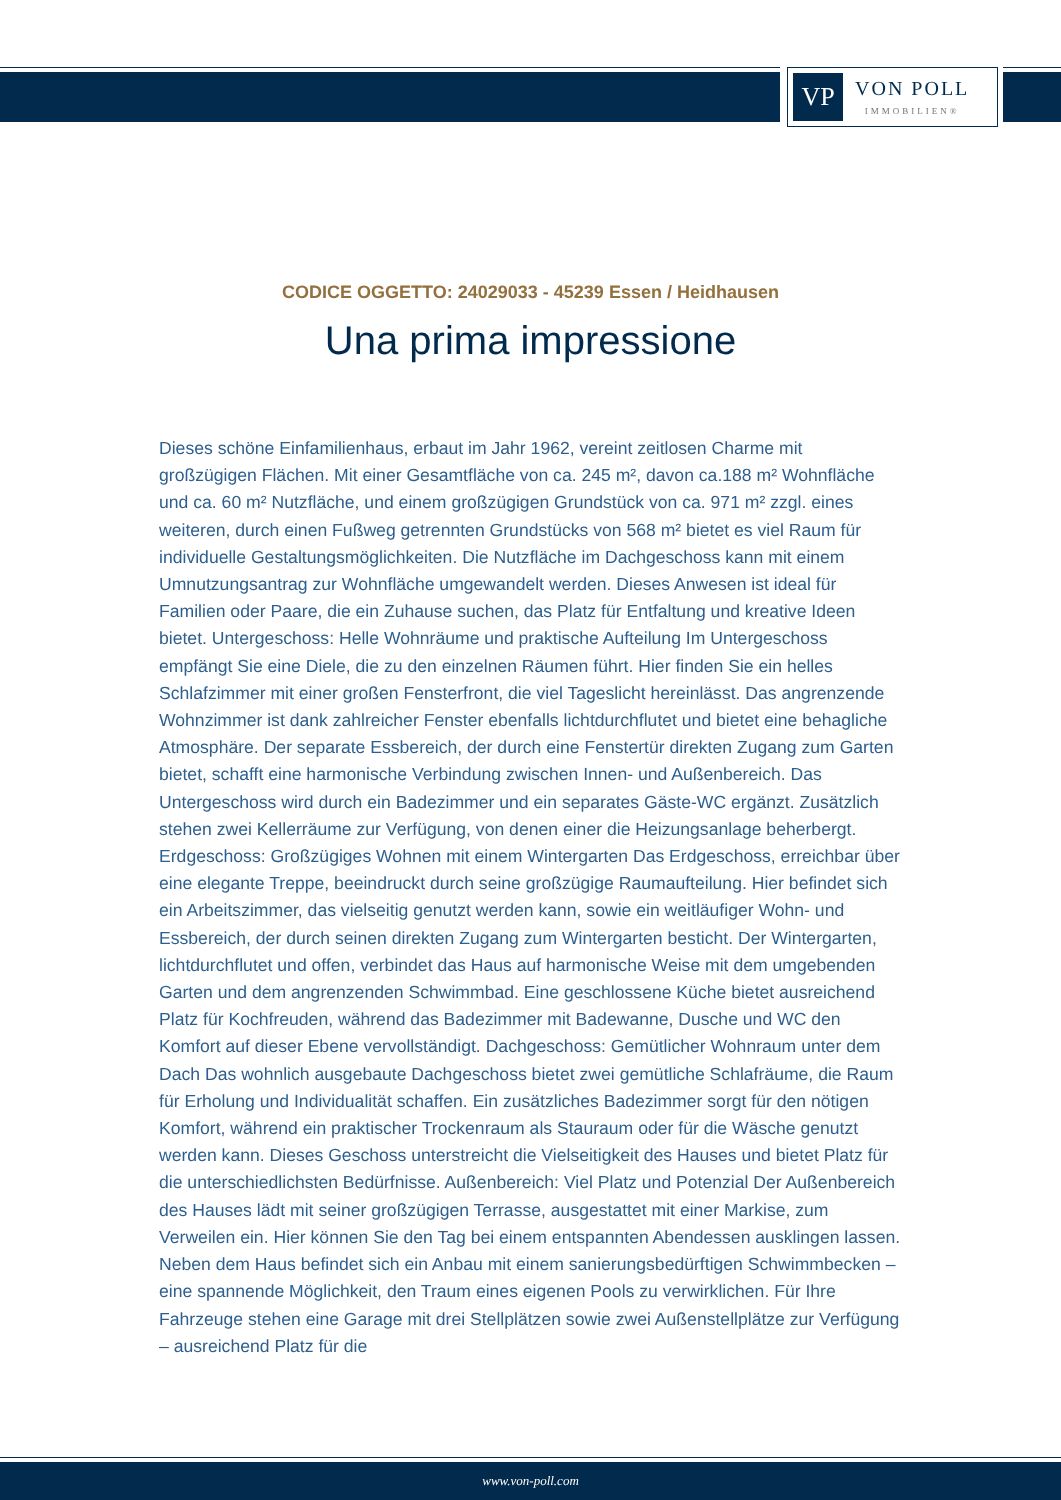VP
VON POLL
IMMOBILIEN®
CODICE OGGETTO: 24029033 - 45239 Essen / Heidhausen
Una prima impressione
Dieses schöne Einfamilienhaus, erbaut im Jahr 1962, vereint zeitlosen Charme mit großzügigen Flächen. Mit einer Gesamtfläche von ca. 245 m², davon ca.188 m² Wohnfläche und ca. 60 m² Nutzfläche, und einem großzügigen Grundstück von ca. 971 m² zzgl. eines weiteren, durch einen Fußweg getrennten Grundstücks von 568 m² bietet es viel Raum für individuelle Gestaltungsmöglichkeiten. Die Nutzfläche im Dachgeschoss kann mit einem Umnutzungsantrag zur Wohnfläche umgewandelt werden. Dieses Anwesen ist ideal für Familien oder Paare, die ein Zuhause suchen, das Platz für Entfaltung und kreative Ideen bietet. Untergeschoss: Helle Wohnräume und praktische Aufteilung Im Untergeschoss empfängt Sie eine Diele, die zu den einzelnen Räumen führt. Hier finden Sie ein helles Schlafzimmer mit einer großen Fensterfront, die viel Tageslicht hereinlässt. Das angrenzende Wohnzimmer ist dank zahlreicher Fenster ebenfalls lichtdurchflutet und bietet eine behagliche Atmosphäre. Der separate Essbereich, der durch eine Fenstertür direkten Zugang zum Garten bietet, schafft eine harmonische Verbindung zwischen Innen- und Außenbereich. Das Untergeschoss wird durch ein Badezimmer und ein separates Gäste-WC ergänzt. Zusätzlich stehen zwei Kellerräume zur Verfügung, von denen einer die Heizungsanlage beherbergt. Erdgeschoss: Großzügiges Wohnen mit einem Wintergarten Das Erdgeschoss, erreichbar über eine elegante Treppe, beeindruckt durch seine großzügige Raumaufteilung. Hier befindet sich ein Arbeitszimmer, das vielseitig genutzt werden kann, sowie ein weitläufiger Wohn- und Essbereich, der durch seinen direkten Zugang zum Wintergarten besticht. Der Wintergarten, lichtdurchflutet und offen, verbindet das Haus auf harmonische Weise mit dem umgebenden Garten und dem angrenzenden Schwimmbad. Eine geschlossene Küche bietet ausreichend Platz für Kochfreuden, während das Badezimmer mit Badewanne, Dusche und WC den Komfort auf dieser Ebene vervollständigt. Dachgeschoss: Gemütlicher Wohnraum unter dem Dach Das wohnlich ausgebaute Dachgeschoss bietet zwei gemütliche Schlafräume, die Raum für Erholung und Individualität schaffen. Ein zusätzliches Badezimmer sorgt für den nötigen Komfort, während ein praktischer Trockenraum als Stauraum oder für die Wäsche genutzt werden kann. Dieses Geschoss unterstreicht die Vielseitigkeit des Hauses und bietet Platz für die unterschiedlichsten Bedürfnisse. Außenbereich: Viel Platz und Potenzial Der Außenbereich des Hauses lädt mit seiner großzügigen Terrasse, ausgestattet mit einer Markise, zum Verweilen ein. Hier können Sie den Tag bei einem entspannten Abendessen ausklingen lassen. Neben dem Haus befindet sich ein Anbau mit einem sanierungsbedürftigen Schwimmbecken – eine spannende Möglichkeit, den Traum eines eigenen Pools zu verwirklichen. Für Ihre Fahrzeuge stehen eine Garage mit drei Stellplätzen sowie zwei Außenstellplätze zur Verfügung – ausreichend Platz für die
www.von-poll.com